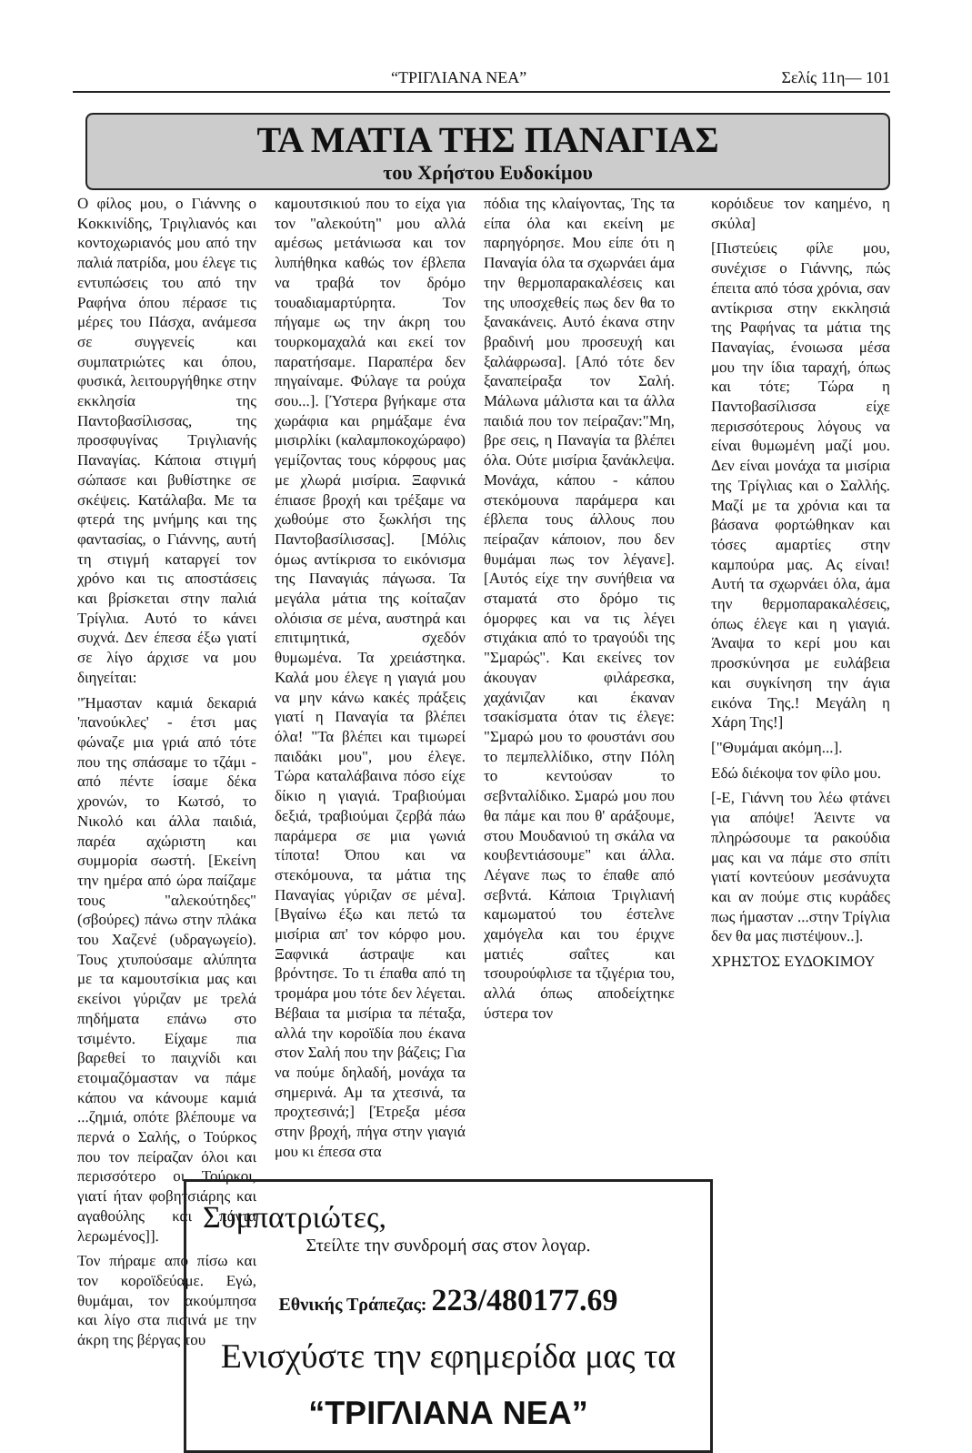“ΤΡΙΓΛΙΑΝΑ ΝΕΑ” Σελίς 11η— 101
ΤΑ ΜΑΤΙΑ ΤΗΣ ΠΑΝΑΓΙΑΣ
του Χρήστου Ευδοκίμου
Ο φίλος μου, ο Γιάννης ο Κοκκινίδης, Τριγλιανός και κοντοχωριανός μου από την παλιά πατρίδα, μου έλεγε τις εντυπώσεις του από την Ραφήνα όπου πέρασε τις μέρες του Πάσχα, ανάμεσα σε συγγενείς και συμπατριώτες και όπου, φυσικά, λειτουργήθηκε στην εκκλησία της Παντοβασίλισσας, της προσφυγίνας Τριγλιανής Παναγίας. Κάποια στιγμή σώπασε και βυθίστηκε σε σκέψεις. Κατάλαβα. Με τα φτερά της μνήμης και της φαντασίας, ο Γιάννης, αυτή τη στιγμή καταργεί τον χρόνο και τις αποστάσεις και βρίσκεται στην παλιά Τρίγλια. Αυτό το κάνει συχνά. Δεν έπεσα έξω γιατί σε λίγο άρχισε να μου διηγείται:
"Ήμασταν καμιά δεκαριά 'πανούκλες' - έτσι μας φώναζε μια γριά από τότε που της σπάσαμε το τζάμι - από πέντε ίσαμε δέκα χρονών, το Κωτσό, το Νικολό και άλλα παιδιά, παρέα αχώριστη και συμμορία σωστή. [Εκείνη την ημέρα από ώρα παίζαμε τους "αλεκούτηδες" (σβούρες) πάνω στην πλάκα του Χαζενέ (υδραγωγείο). Τους χτυπούσαμε αλύπητα με τα καμουτσίκια μας και εκείνοι γύριζαν με τρελά πηδήματα επάνω στο τσιμέντο. Είχαμε πια βαρεθεί το παιχνίδι και ετοιμαζόμασταν να πάμε κάπου να κάνουμε καμιά ...ζημιά, οπότε βλέπουμε να περνά ο Σαλής, ο Τούρκος που τον πείραζαν όλοι και περισσότερο οι Τούρκοι, γιατί ήταν φοβητσιάρης και αγαθούλης και πάντα λερωμένος]].
Τον πήραμε από πίσω και τον κοροϊδεύαμε. Εγώ, θυμάμαι, τον ακούμπησα και λίγο στα πισινά με την άκρη της βέργας του
καμουτσικιού που το είχα για τον "αλεκούτη" μου αλλά αμέσως μετάνιωσα και τον λυπήθηκα καθώς τον έβλεπα να τραβά τον δρόμο τουαδιαμαρτύρητα. Τον πήγαμε ως την άκρη του τουρκομαχαλά και εκεί τον παρατήσαμε. Παραπέρα δεν πηγαίναμε. Φύλαγε τα ρούχα σου...]. [Ύστερα βγήκαμε στα χωράφια και ρημάξαμε ένα μισιρλίκι (καλαμποκοχώραφο) γεμίζοντας τους κόρφους μας με χλωρά μισίρια. Ξαφνικά έπιασε βροχή και τρέξαμε να χωθούμε στο ξωκλήσι της Παντοβασίλισσας]. [Μόλις όμως αντίκρισα το εικόνισμα της Παναγιάς πάγωσα. Τα μεγάλα μάτια της κοίταζαν ολόισια σε μένα, αυστηρά και επιτιμητικά, σχεδόν θυμωμένα. Τα χρειάστηκα. Καλά μου έλεγε η γιαγιά μου να μην κάνω κακές πράξεις γιατί η Παναγία τα βλέπει όλα! "Τα βλέπει και τιμωρεί παιδάκι μου", μου έλεγε. Τώρα καταλάβαινα πόσο είχε δίκιο η γιαγιά. Τραβιούμαι δεξιά, τραβιούμαι ζερβά πάω παράμερα σε μια γωνιά τίποτα! Όπου και να στεκόμουνα, τα μάτια της Παναγίας γύριζαν σε μένα]. [Βγαίνω έξω και πετώ τα μισίρια απ' τον κόρφο μου. Ξαφνικά άστραψε και βρόντησε. Το τι έπαθα από τη τρομάρα μου τότε δεν λέγεται. Βέβαια τα μισίρια τα πέταξα, αλλά την κοροϊδία που έκανα στον Σαλή που την βάζεις; Για να πούμε δηλαδή, μονάχα τα σημερινά. Αμ τα χτεσινά, τα προχτεσινά;] [Έτρεξα μέσα στην βροχή, πήγα στην γιαγιά μου κι έπεσα στα
πόδια της κλαίγοντας, Της τα είπα όλα και εκείνη με παρηγόρησε. Μου είπε ότι η Παναγία όλα τα σχωρνάει άμα την θερμοπαρακαλέσεις και της υποσχεθείς πως δεν θα το ξανακάνεις. Αυτό έκανα στην βραδινή μου προσευχή και ξαλάφρωσα]. [Από τότε δεν ξαναπείραξα τον Σαλή. Μάλωνα μάλιστα και τα άλλα παιδιά που τον πείραζαν:"Μη, βρε σεις, η Παναγία τα βλέπει όλα. Ούτε μισίρια ξανάκλεψα. Μονάχα, κάπου - κάπου στεκόμουνα παράμερα και έβλεπα τους άλλους που πείραζαν κάποιον, που δεν θυμάμαι πως τον λέγανε]. [Αυτός είχε την συνήθεια να σταματά στο δρόμο τις όμορφες και να τις λέγει στιχάκια από το τραγούδι της "Σμαρώς". Και εκείνες τον άκουγαν φιλάρεσκα, χαχάνιζαν και έκαναν τσακίσματα όταν τις έλεγε: "Σμαρώ μου το φουστάνι σου το πεμπελλίδικο, στην Πόλη το κεντούσαν το σεβνταλίδικο. Σμαρώ μου που θα πάμε και που θ' αράξουμε, στου Μουδανιού τη σκάλα να κουβεντιάσουμε" και άλλα. Λέγανε πως το έπαθε από σεβντά. Κάποια Τριγλιανή καμωματού του έστελνε χαμόγελα και του έριχνε ματιές σαΐτες και τσουρούφλισε τα τζιγέρια του, αλλά όπως αποδείχτηκε ύστερα τον
Συμπατριώτες,
Στείλτε την συνδρομή σας στον λογαρ.
Εθνικής Τράπεζας: 223/480177.69
Ενισχύστε την εφημερίδα μας τα
“ΤΡΙΓΛΙΑΝΑ ΝΕΑ”
κορόιδευε τον καημένο, η σκύλα]
[Πιστεύεις φίλε μου, συνέχισε ο Γιάννης, πώς έπειτα από τόσα χρόνια, σαν αντίκρισα στην εκκλησιά της Ραφήνας τα μάτια της Παναγίας, ένοιωσα μέσα μου την ίδια ταραχή, όπως και τότε; Τώρα η Παντοβασίλισσα είχε περισσότερους λόγους να είναι θυμωμένη μαζί μου. Δεν είναι μονάχα τα μισίρια της Τρίγλιας και ο Σαλλής. Μαζί με τα χρόνια και τα βάσανα φορτώθηκαν και τόσες αμαρτίες στην καμπούρα μας. Ας είναι! Αυτή τα σχωρνάει όλα, άμα την θερμοπαρακαλέσεις, όπως έλεγε και η γιαγιά. Άναψα το κερί μου και προσκύνησα με ευλάβεια και συγκίνηση την άγια εικόνα Της.! Μεγάλη η Χάρη Της!]
["Θυμάμαι ακόμη...].
Εδώ διέκοψα τον φίλο μου.
[-Ε, Γιάννη του λέω φτάνει για απόψε! Άειντε να πληρώσουμε τα ρακούδια μας και να πάμε στο σπίτι γιατί κοντεύουν μεσάνυχτα και αν πούμε στις κυράδες πως ήμασταν ...στην Τρίγλια δεν θα μας πιστέψουν..].
ΧΡΗΣΤΟΣ ΕΥΔΟΚΙΜΟΥ